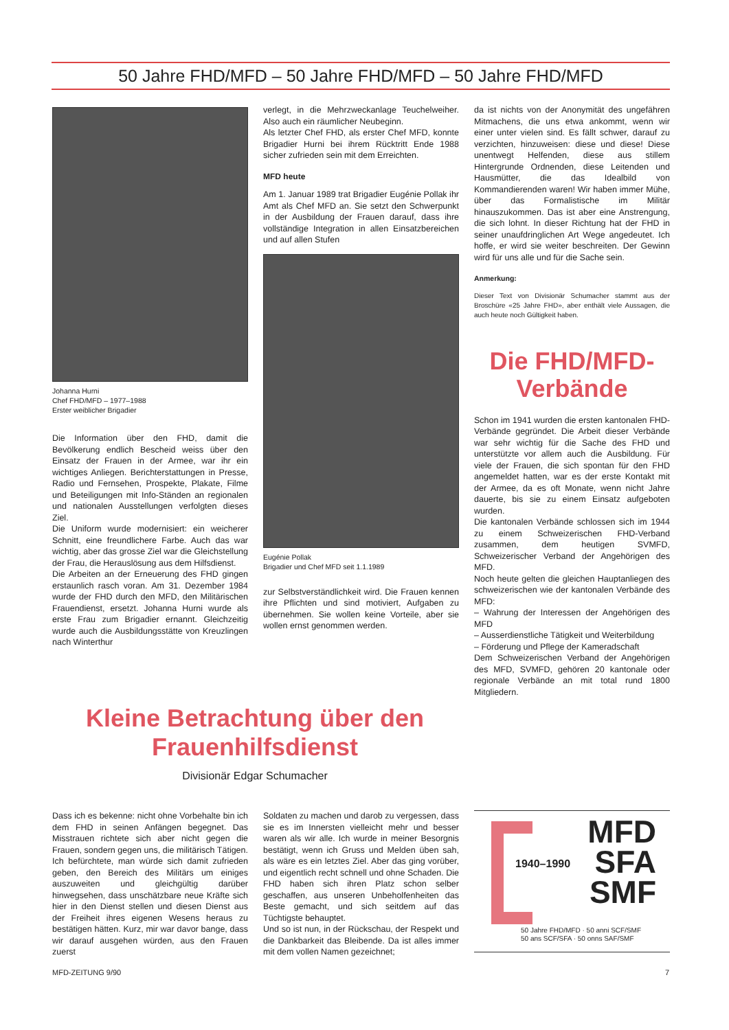50 Jahre FHD/MFD – 50 Jahre FHD/MFD – 50 Jahre FHD/MFD
Johanna Hurni
Chef FHD/MFD – 1977–1988
Erster weiblicher Brigadier
Die Information über den FHD, damit die Bevölkerung endlich Bescheid weiss über den Einsatz der Frauen in der Armee, war ihr ein wichtiges Anliegen. Berichterstattungen in Presse, Radio und Fernsehen, Prospekte, Plakate, Filme und Beteiligungen mit Info-Ständen an regionalen und nationalen Ausstellungen verfolgten dieses Ziel.
Die Uniform wurde modernisiert: ein weicherer Schnitt, eine freundlichere Farbe. Auch das war wichtig, aber das grosse Ziel war die Gleichstellung der Frau, die Herauslösung aus dem Hilfsdienst.
Die Arbeiten an der Erneuerung des FHD gingen erstaunlich rasch voran. Am 31. Dezember 1984 wurde der FHD durch den MFD, den Militärischen Frauendienst, ersetzt. Johanna Hurni wurde als erste Frau zum Brigadier ernannt. Gleichzeitig wurde auch die Ausbildungsstätte von Kreuzlingen nach Winterthur
verlegt, in die Mehrzweckanlage Teuchelweiher. Also auch ein räumlicher Neubeginn.
Als letzter Chef FHD, als erster Chef MFD, konnte Brigadier Hurni bei ihrem Rücktritt Ende 1988 sicher zufrieden sein mit dem Erreichten.
MFD heute
Am 1. Januar 1989 trat Brigadier Eugénie Pollak ihr Amt als Chef MFD an. Sie setzt den Schwerpunkt in der Ausbildung der Frauen darauf, dass ihre vollständige Integration in allen Einsatzbereichen und auf allen Stufen
Eugénie Pollak
Brigadier und Chef MFD seit 1.1.1989
zur Selbstverständlichkeit wird. Die Frauen kennen ihre Pflichten und sind motiviert, Aufgaben zu übernehmen. Sie wollen keine Vorteile, aber sie wollen ernst genommen werden.
da ist nichts von der Anonymität des ungefähren Mitmachens, die uns etwa ankommt, wenn wir einer unter vielen sind. Es fällt schwer, darauf zu verzichten, hinzuweisen: diese und diese! Diese unentwegt Helfenden, diese aus stillem Hintergrunde Ordnenden, diese Leitenden und Hausmütter, die das Idealbild von Kommandierenden waren! Wir haben immer Mühe, über das Formalistische im Militär hinauszukommen. Das ist aber eine Anstrengung, die sich lohnt. In dieser Richtung hat der FHD in seiner unaufdringlichen Art Wege angedeutet. Ich hoffe, er wird sie weiter beschreiten. Der Gewinn wird für uns alle und für die Sache sein.
Anmerkung:
Dieser Text von Divisionär Schumacher stammt aus der Broschüre «25 Jahre FHD», aber enthält viele Aussagen, die auch heute noch Gültigkeit haben.
Die FHD/MFD-
Verbände
Schon im 1941 wurden die ersten kantonalen FHD-Verbände gegründet. Die Arbeit dieser Verbände war sehr wichtig für die Sache des FHD und unterstützte vor allem auch die Ausbildung. Für viele der Frauen, die sich spontan für den FHD angemeldet hatten, war es der erste Kontakt mit der Armee, da es oft Monate, wenn nicht Jahre dauerte, bis sie zu einem Einsatz aufgeboten wurden.
Die kantonalen Verbände schlossen sich im 1944 zu einem Schweizerischen FHD-Verband zusammen, dem heutigen SVMFD, Schweizerischer Verband der Angehörigen des MFD.
Noch heute gelten die gleichen Hauptanliegen des schweizerischen wie der kantonalen Verbände des MFD:
– Wahrung der Interessen der Angehörigen des MFD
– Ausserdienstliche Tätigkeit und Weiterbildung
– Förderung und Pflege der Kameradschaft
Dem Schweizerischen Verband der Angehörigen des MFD, SVMFD, gehören 20 kantonale oder regionale Verbände an mit total rund 1800 Mitgliedern.
Kleine Betrachtung über den
Frauenhilfsdienst
Divisionär Edgar Schumacher
Dass ich es bekenne: nicht ohne Vorbehalte bin ich dem FHD in seinen Anfängen begegnet. Das Misstrauen richtete sich aber nicht gegen die Frauen, sondern gegen uns, die militärisch Tätigen. Ich befürchtete, man würde sich damit zufrieden geben, den Bereich des Militärs um einiges auszuweiten und gleichgültig darüber hinwegsehen, dass unschätzbare neue Kräfte sich hier in den Dienst stellen und diesen Dienst aus der Freiheit ihres eigenen Wesens heraus zu bestätigen hätten. Kurz, mir war davor bange, dass wir darauf ausgehen würden, aus den Frauen zuerst
Soldaten zu machen und darob zu vergessen, dass sie es im Innersten vielleicht mehr und besser waren als wir alle. Ich wurde in meiner Besorgnis bestätigt, wenn ich Gruss und Melden üben sah, als wäre es ein letztes Ziel. Aber das ging vorüber, und eigentlich recht schnell und ohne Schaden. Die FHD haben sich ihren Platz schon selber geschaffen, aus unseren Unbeholfenheiten das Beste gemacht, und sich seitdem auf das Tüchtigste behauptet.
Und so ist nun, in der Rückschau, der Respekt und die Dankbarkeit das Bleibende. Da ist alles immer mit dem vollen Namen gezeichnet;
1940–1990
MFD
SFA
SMF
50 Jahre FHD/MFD · 50 anni SCF/SMF
50 ans SCF/SFA · 50 onns SAF/SMF
MFD-ZEITUNG 9/90 7